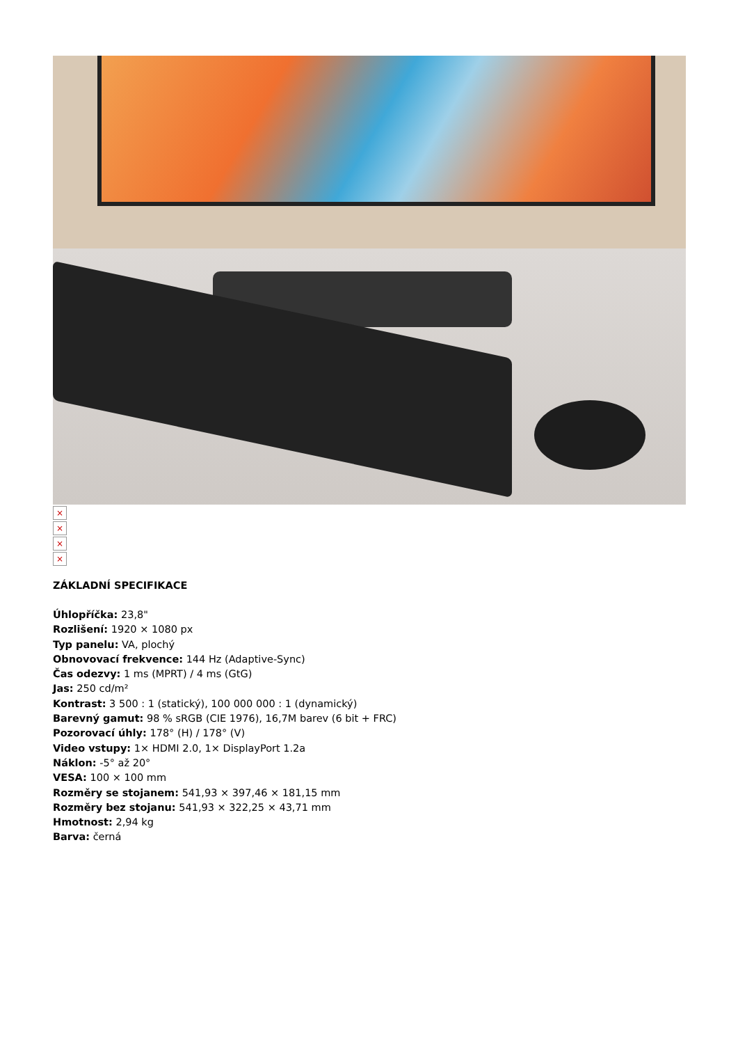×
×
×
×
ZÁKLADNÍ SPECIFIKACE
Úhlopříčka: 23,8"
Rozlišení: 1920 × 1080 px
Typ panelu: VA, plochý
Obnovovací frekvence: 144 Hz (Adaptive-Sync)
Čas odezvy: 1 ms (MPRT) / 4 ms (GtG)
Jas: 250 cd/m²
Kontrast: 3 500 : 1 (statický), 100 000 000 : 1 (dynamický)
Barevný gamut: 98 % sRGB (CIE 1976), 16,7M barev (6 bit + FRC)
Pozorovací úhly: 178° (H) / 178° (V)
Video vstupy: 1× HDMI 2.0, 1× DisplayPort 1.2a
Náklon: -5° až 20°
VESA: 100 × 100 mm
Rozměry se stojanem: 541,93 × 397,46 × 181,15 mm
Rozměry bez stojanu: 541,93 × 322,25 × 43,71 mm
Hmotnost: 2,94 kg
Barva: černá